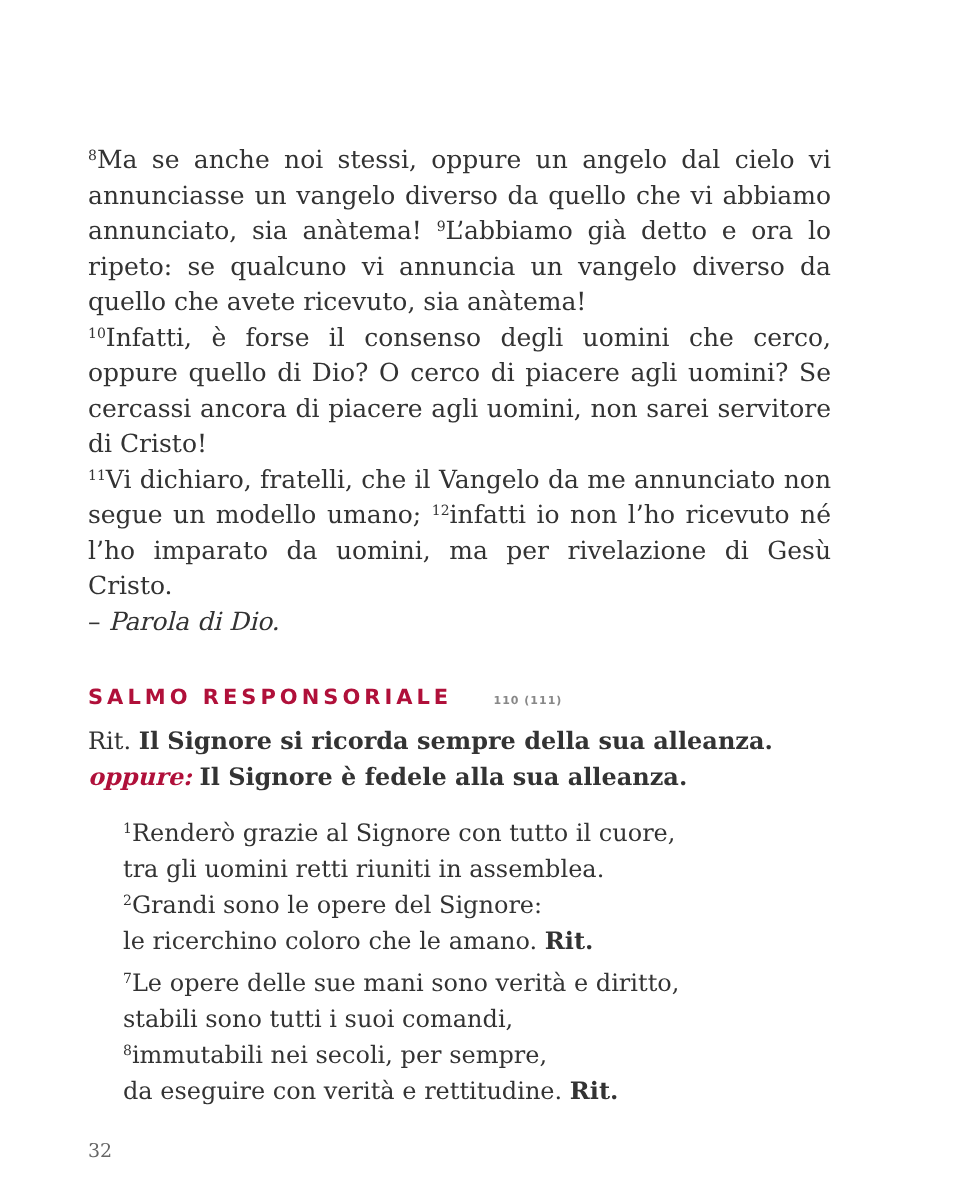<sup>8</sup> Ma se anche noi stessi, oppure un angelo dal cielo vi annunciasse un vangelo diverso da quello che vi abbiamo annunciato, sia anàtema! <sup>9</sup>L’abbiamo già detto e ora lo ripeto: se qualcuno vi annuncia un vangelo diverso da quello che avete ricevuto, sia anàtema!
<sup>10</sup> Infatti, è forse il consenso degli uomini che cerco, oppure quello di Dio? O cerco di piacere agli uomini? Se cercassi ancora di piacere agli uomini, non sarei servitore di Cristo!
<sup>11</sup> Vi dichiaro, fratelli, che il Vangelo da me annunciato non segue un modello umano; <sup>12</sup>infatti io non l’ho ricevuto né l’ho imparato da uomini, ma per rivelazione di Gesù Cristo.
– Parola di Dio.
SALMO RESPONSORIALE 110 (111)
Rit. Il Signore si ricorda sempre della sua alleanza.
oppure: Il Signore è fedele alla sua alleanza.
<sup>1</sup> Renderò grazie al Signore con tutto il cuore,
tra gli uomini retti riuniti in assemblea.
<sup>2</sup> Grandi sono le opere del Signore:
le ricerchino coloro che le amano. Rit.
<sup>7</sup> Le opere delle sue mani sono verità e diritto,
stabili sono tutti i suoi comandi,
<sup>8</sup> immutabili nei secoli, per sempre,
da eseguire con verità e rettitudine. Rit.
32